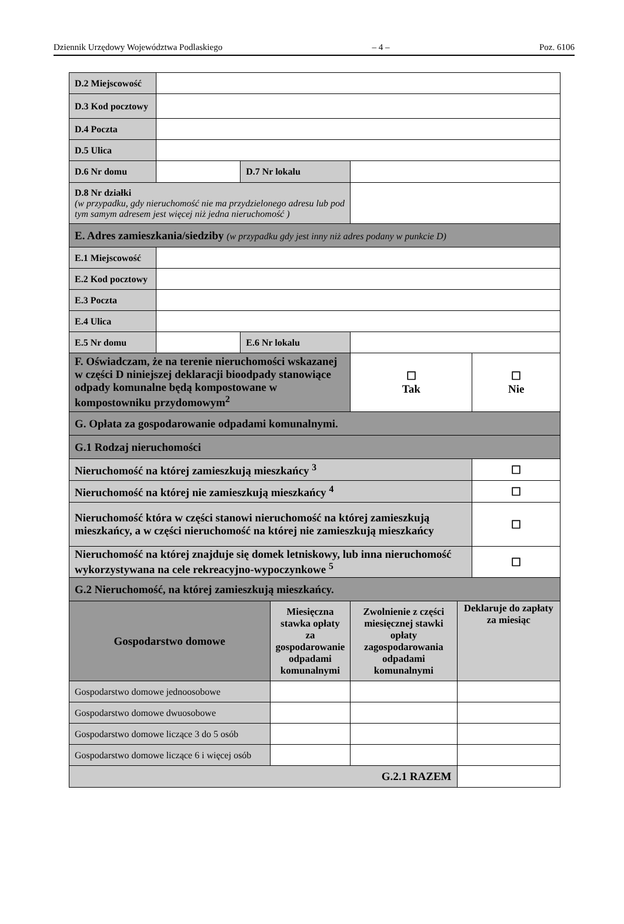Dziennik Urzędowy Województwa Podlaskiego – 4 – Poz. 6106
| D.2 Miejscowość | | | | | | |
| D.3 Kod pocztowy | | | | | | |
| D.4 Poczta | | | | | | |
| D.5 Ulica | | | | | | |
| D.6 Nr domu | | D.7 Nr lokalu | | | | |
| D.8 Nr działki (w przypadku, gdy nieruchomość nie ma przydzielonego adresu lub pod tym samym adresem jest więcej niż jedna nieruchomość ) | | | | | | |
| E. Adres zamieszkania/siedziby (w przypadku gdy jest inny niż adres podany w punkcie D) | | | | | | |
| E.1 Miejscowość | | | | | | |
| E.2 Kod pocztowy | | | | | | |
| E.3 Poczta | | | | | | |
| E.4 Ulica | | | | | | |
| E.5 Nr domu | | E.6 Nr lokalu | | | | |
| F. Oświadczam, że na terenie nieruchomości wskazanej w części D niniejszej deklaracji bioodpady stanowiące odpady komunalne będą kompostowane w kompostowniku przydomowym<sup>2</sup> | | | | ☐ Tak | | ☐ Nie |
| G. Opłata za gospodarowanie odpadami komunalnymi. | | | | | | |
| G.1 Rodzaj nieruchomości | | | | | | |
| Nieruchomość na której zamieszkują mieszkańcy <sup>3</sup> | | | | | | ☐ |
| Nieruchomość na której nie zamieszkują mieszkańcy <sup>4</sup> | | | | | | ☐ |
| Nieruchomość która w części stanowi nieruchomość na której zamieszkują mieszkańcy, a w części nieruchomość na której nie zamieszkują mieszkańcy | | | | | | ☐ |
| Nieruchomość na której znajduje się domek letniskowy, lub inna nieruchomość wykorzystywana na cele rekreacyjno-wypoczynkowe <sup>5</sup> | | | | | | ☐ |
| G.2 Nieruchomość, na której zamieszkują mieszkańcy. | | | | | | |
| Gospodarstwo domowe | | | Miesięczna stawka opłaty za gospodarowanie odpadami komunalnymi | Zwolnienie z części miesięcznej stawki opłaty zagospodarowania odpadami komunalnymi | Deklaruje do zapłaty za miesiąc | |
| Gospodarstwo domowe jednoosobowe | | | | | | |
| Gospodarstwo domowe dwuosobowe | | | | | | |
| Gospodarstwo domowe liczące 3 do 5 osób | | | | | | |
| Gospodarstwo domowe liczące 6 i więcej osób | | | | | | |
| G.2.1 RAZEM | | | | | | |